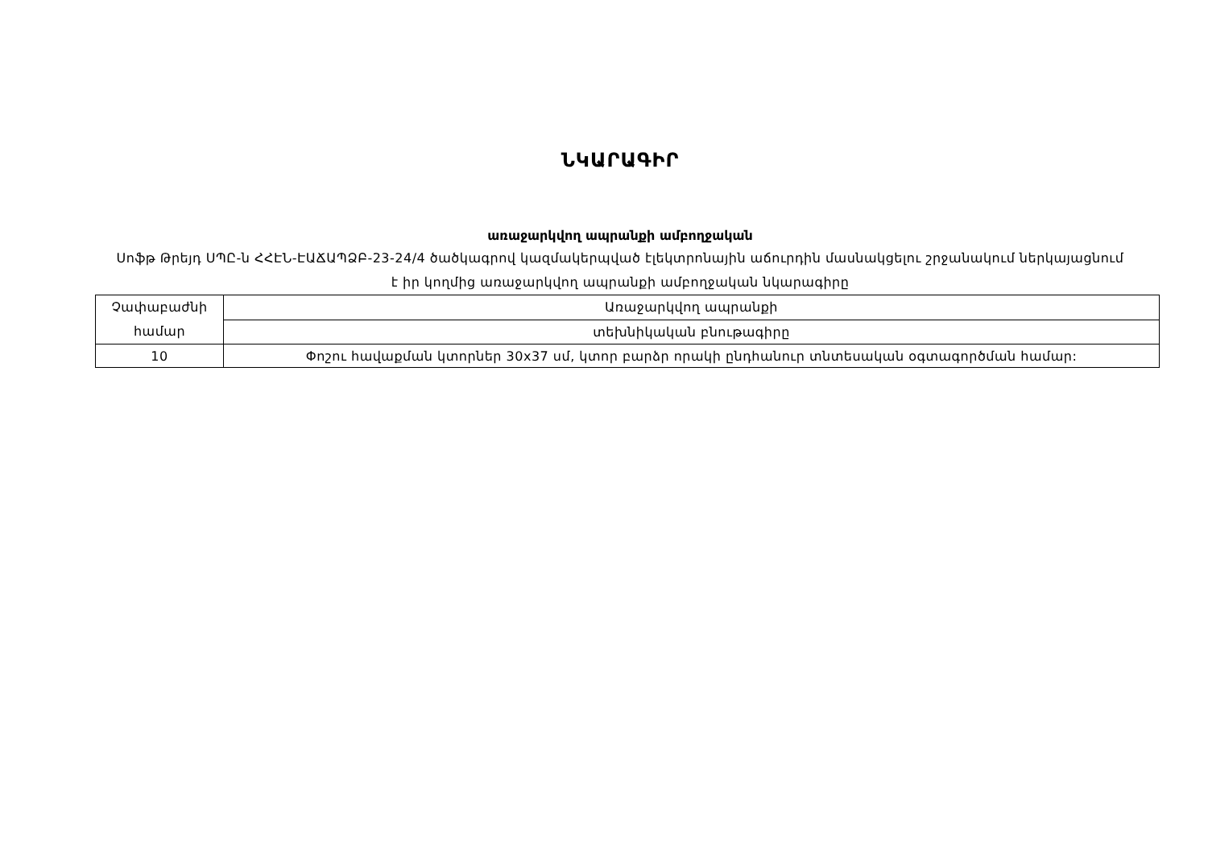ՆԿԱՐԱԳԻՐ
առաջարկվող ապրանքի ամբողջական
Սոֆթ Թրեյդ ՍՊԸ-ն ՀՀԷՆ-ԷԱՃԱՊՁԲ-23-24/4 ծածկագրով կազմակերպված էլեկտրոնային աճուրդին մասնակցելու շրջանակում ներկայացնում է իր կողմից առաջարկվող ապրանքի ամբողջական նկարագիրը
| Չափաբաժնի համար | Առաջարկվող ապրանքի |
| | տեխնիկական բնութագիրը |
| 10 | Փոշու հավաքման կտորներ 30x37 սմ, կտոր բարձր որակի ընդհանուր տնտեսական օգտագործման համար: |